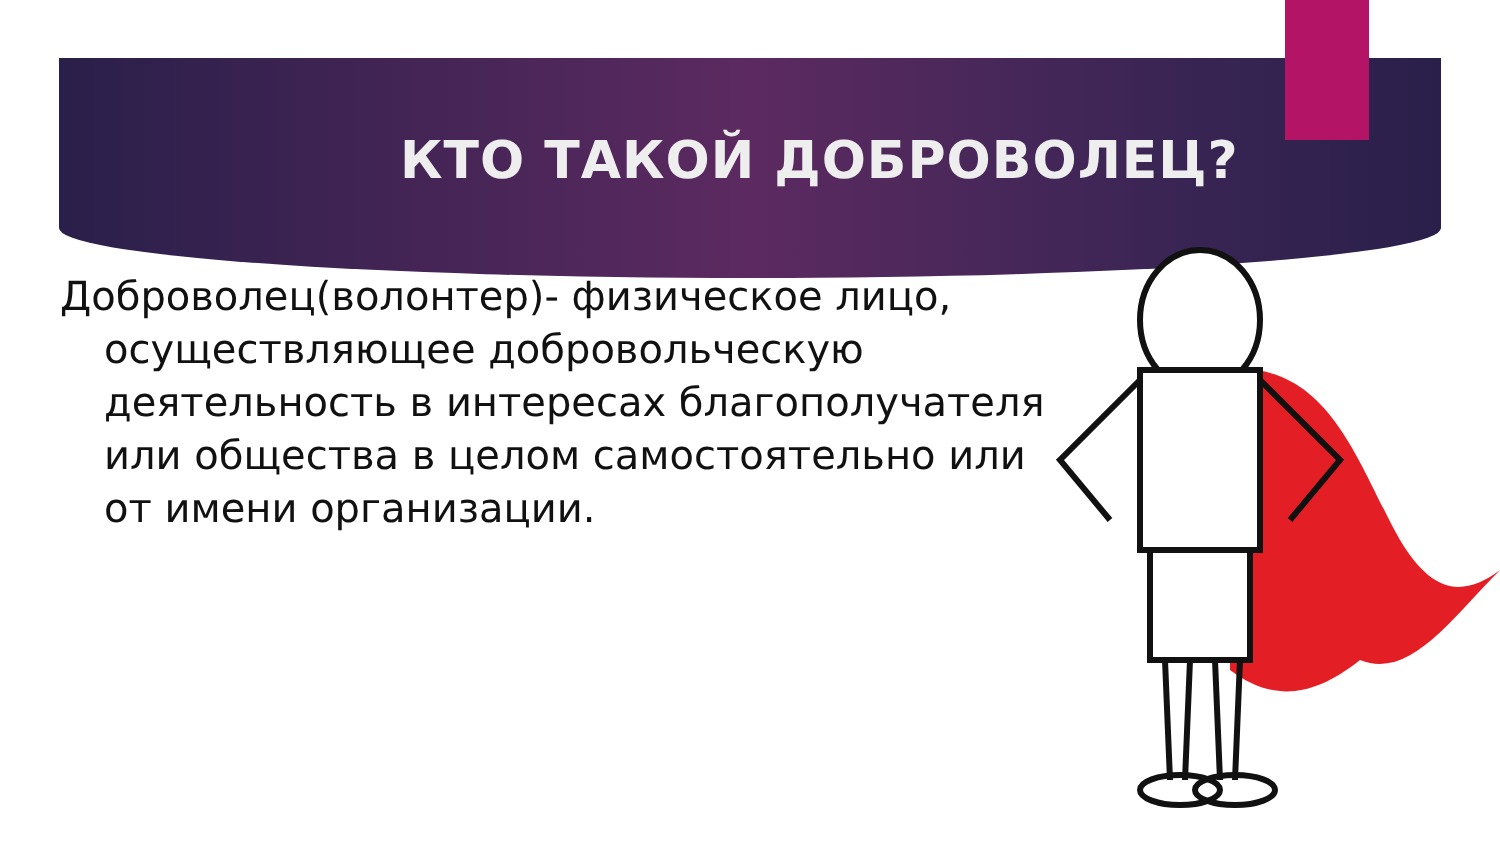КТО ТАКОЙ ДОБРОВОЛЕЦ?
Доброволец(волонтер)- физическое лицо, осуществляющее добровольческую деятельность в интересах благополучателя или общества в целом самостоятельно или от имени организации.